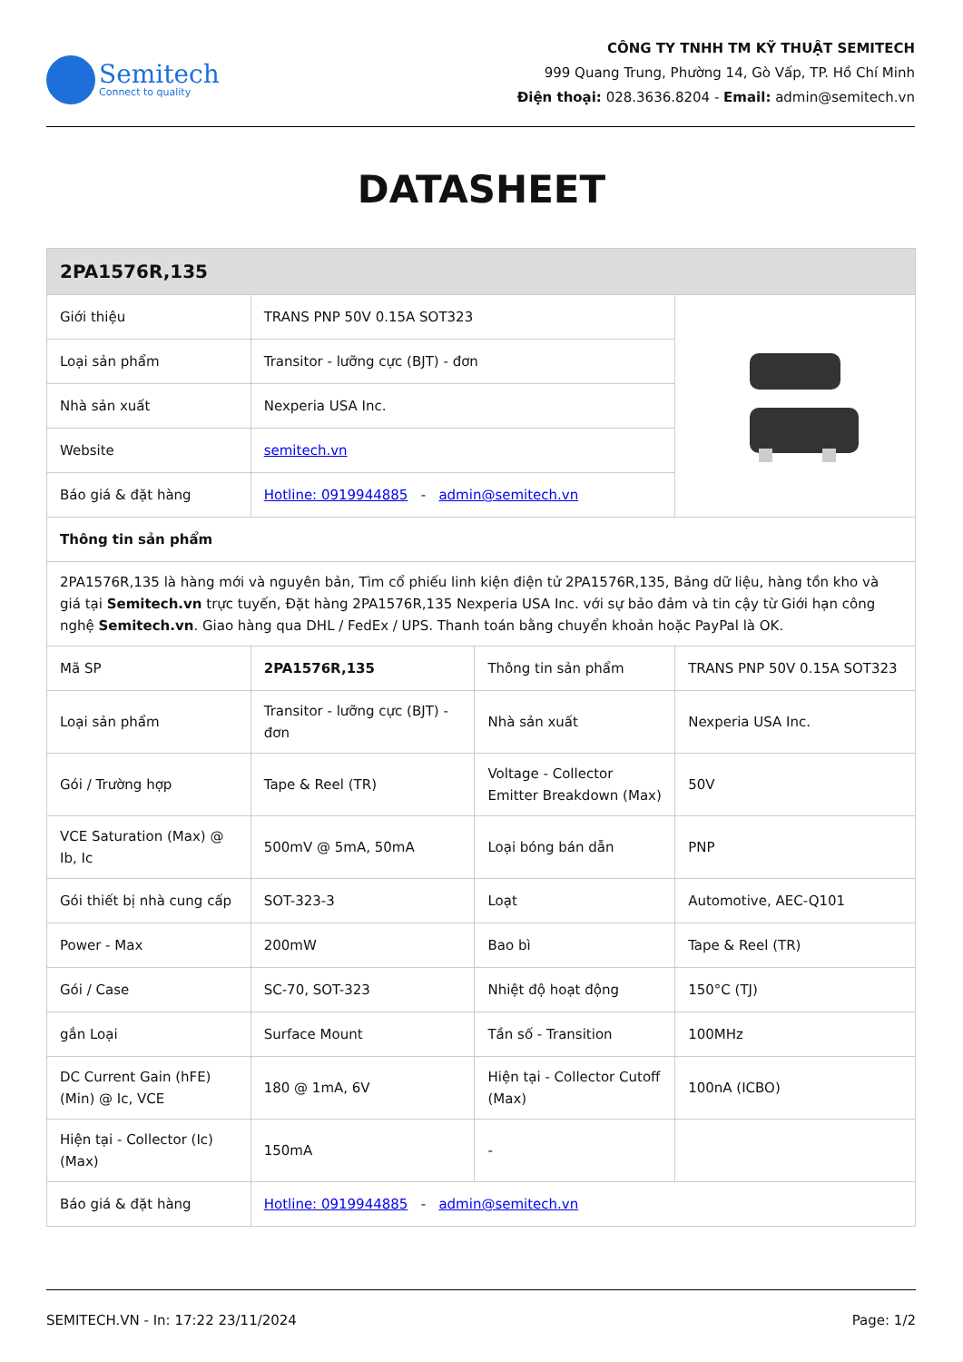Semitech
Connect to quality
CÔNG TY TNHH TM KỸ THUẬT SEMITECH
999 Quang Trung, Phường 14, Gò Vấp, TP. Hồ Chí Minh
Điện thoại: 028.3636.8204 - Email: admin@semitech.vn
DATASHEET
| 2PA1576R,135 | | | |
| Giới thiệu | TRANS PNP 50V 0.15A SOT323 | | |
| Loại sản phẩm | Transitor - lưỡng cực (BJT) - đơn | | |
| Nhà sản xuất | Nexperia USA Inc. | | |
| Website | semitech.vn | | |
| Báo giá & đặt hàng | Hotline: 0919944885 - admin@semitech.vn | | |
| Thông tin sản phẩm | | | |
| 2PA1576R,135 là hàng mới và nguyên bản, Tìm cổ phiếu linh kiện điện tử 2PA1576R,135, Bảng dữ liệu, hàng tồn kho và giá tại Semitech.vn trực tuyến, Đặt hàng 2PA1576R,135 Nexperia USA Inc. với sự bảo đảm và tin cậy từ Giới hạn công nghệ Semitech.vn . Giao hàng qua DHL / FedEx / UPS. Thanh toán bằng chuyển khoản hoặc PayPal là OK. | | | |
| Mã SP | 2PA1576R,135 | Thông tin sản phẩm | TRANS PNP 50V 0.15A SOT323 |
| Loại sản phẩm | Transitor - lưỡng cực (BJT) - đơn | Nhà sản xuất | Nexperia USA Inc. |
| Gói / Trường hợp | Tape & Reel (TR) | Voltage - Collector Emitter Breakdown (Max) | 50V |
| VCE Saturation (Max) @ Ib, Ic | 500mV @ 5mA, 50mA | Loại bóng bán dẫn | PNP |
| Gói thiết bị nhà cung cấp | SOT-323-3 | Loạt | Automotive, AEC-Q101 |
| Power - Max | 200mW | Bao bì | Tape & Reel (TR) |
| Gói / Case | SC-70, SOT-323 | Nhiệt độ hoạt động | 150°C (TJ) |
| gắn Loại | Surface Mount | Tần số - Transition | 100MHz |
| DC Current Gain (hFE) (Min) @ Ic, VCE | 180 @ 1mA, 6V | Hiện tại - Collector Cutoff (Max) | 100nA (ICBO) |
| Hiện tại - Collector (Ic) (Max) | 150mA | - | |
| Báo giá & đặt hàng | Hotline: 0919944885 - admin@semitech.vn | | |
SEMITECH.VN - In: 17:22 23/11/2024 Page: 1/2